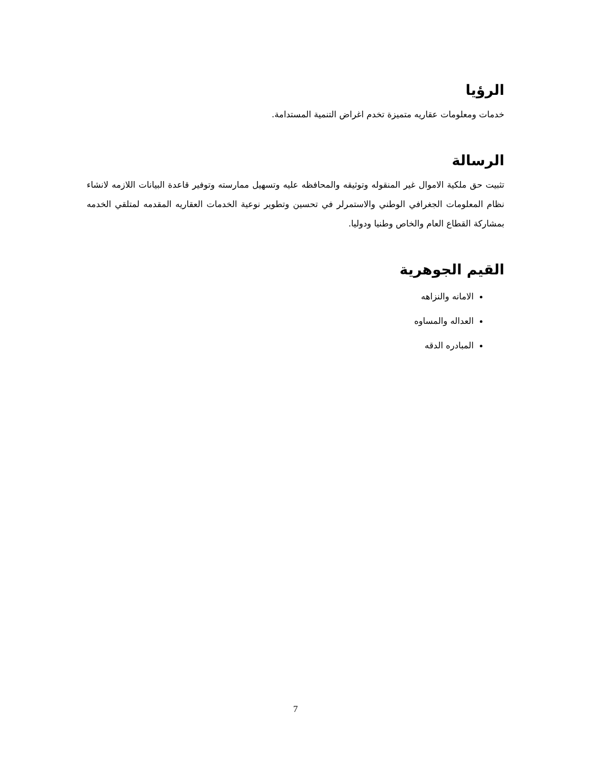الرؤيا
خدمات ومعلومات عقاريه متميزة تخدم اغراض التنمية المستدامة.
الرسالة
تثبيت حق ملكية الاموال غير المنقوله وتوثيقه والمحافظه عليه وتسهيل ممارسته وتوفير قاعدة البيانات اللازمه لانشاء نظام المعلومات الجغرافي الوطني والاستمرلر في تحسين وتطوير نوعية الخدمات العقاريه المقدمه لمتلقي الخدمه بمشاركة القطاع العام والخاص وطنيا ودوليا.
القيم الجوهرية
الامانه والنزاهه
العداله والمساوه
المبادره الدقه
7